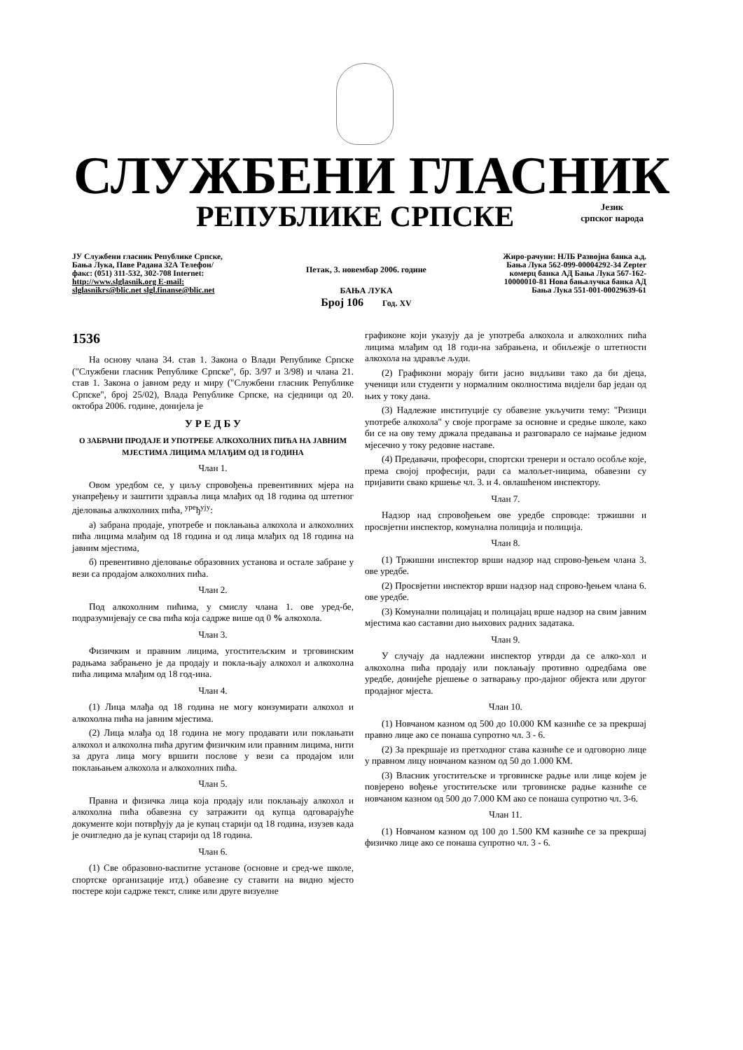СЛУЖБЕНИ ГЛАСНИК
РЕПУБЛИКЕ СРПСКЕ
Језик
српског народа
ЈУ Службени гласник Републике Српске, Бања Лука, Паве Радана 32А Телефон/факс: (051) 311-532, 302-708 Internet: http://www.slglasnik.org E-mail: slglasnikrs@blic.net slgl.finanse@blic.net
Петак, 3. новембар 2006. године
БАЊА ЛУКА
Број 106 Год. XV
Жиро-рачуни: НЛБ Развојна банка а.д. Бања Лука 562-099-00004292-34 Zepter комерц банка АД Бања Лука 567-162-10000010-81 Нова бањалучка банка АД Бања Лука 551-001-00029639-61
1536
На основу члана 34. став 1. Закона о Влади Републике Српске ("Службени гласник Републике Српске", бр. 3/97 и 3/98) и члана 21. став 1. Закона о јавном реду и миру ("Службени гласник Републике Српске", број 25/02), Влада Републике Српске, на сједници од 20. октобра 2006. године, донијела је
У Р Е Д Б У
О ЗАБРАНИ ПРОДАЈЕ И УПОТРЕБЕ АЛКОХОЛНИХ ПИЋА НА ЈАВНИМ МЈЕСТИМА ЛИЦИМА МЛАЂИМ ОД 18 ГОДИНА
Члан 1.
Овом уредбом се, у циљу спровођења превентивних мјера на унапређењу и заштити здравља лица млађих од 18 година од штетног дјеловања алкохолних пића, <sup>уре</sup>ђ<sup>ују</sup>:
а) забрана продаје, употребе и поклањања алкохола и алкохолних пића лицима млађим од 18 година и од лица млађих од 18 година на јавним мјестима,
б) превентивно дјеловање образовних установа и остале забране у вези са продајом алкохолних пића.
Члан 2.
Под алкохолним пићима, у смислу члана 1. ове уред-бе, подразумијевају се сва пића која садрже више од 0 % алкохола.
Члан 3.
Физичким и правним лицима, угоститељским и трговинским радњама забрањено је да продају и покла-њају алкохол и алкохолна пића лицима млађим од 18 год-ина.
Члан 4.
(1) Лица млађа од 18 година не могу конзумирати алкохол и алкохолна пића на јавним мјестима.
(2) Лица млађа од 18 година не могу продавати или поклањати алкохол и алкохолна пића другим физичким или правним лицима, нити за друга лица могу вршити послове у вези са продајом или поклањањем алкохола и алкохолних пића.
Члан 5.
Правна и физичка лица која продају или поклањају алкохол и алкохолна пића обавезна су затражити од купца одговарајуће документе који потврђују да је купац старији од 18 година, изузев када је очигледно да је купац старији од 18 година.
Члан 6.
(1) Све образовно-васпитне установе (основне и сред-we школе, спортске организације итд.) обавезне су ставити на видно мјесто постере који садрже текст, слике или друге визуелне
графиконе који указују да је употреба алкохола и алкохолних пића лицима млађим од 18 годи-на забрањена, и обиљежје о штетности алкохола на здравље људи.
(2) Графикони морају бити јасно видљиви тако да би дјеца, ученици или студенти у нормалним околностима видјели бар један од њих у току дана.
(3) Надлежне институције су обавезне укључити тему: "Ризици употребе алкохола" у своје програме за основне и средње школе, како би се на ову тему држала предавања и разговарало се најмање једном мјесечно у току редовне наставе.
(4) Предавачи, професори, спортски тренери и остало особље које, према својој професији, ради са малољет-ницима, обавезни су пријавити свако кршење чл. 3. и 4. овлашћеном инспектору.
Члан 7.
Надзор над спровођењем ове уредбе спроводе: тржишни и просвјетни инспектор, комунална полиција и полиција.
Члан 8.
(1) Тржишни инспектор врши надзор над спрово-ђењем члана 3. ове уредбе.
(2) Просвјетни инспектор врши надзор над спрово-ђењем члана 6. ове уредбе.
(3) Комунални полицајац и полицајац врше надзор на свим јавним мјестима као саставни дио њихових радних задатака.
Члан 9.
У случају да надлежни инспектор утврди да се алко-хол и алкохолна пића продају или поклањају противно одредбама ове уредбе, донијеће рјешење о затварању про-дајног објекта или другог продајног мјеста.
Члан 10.
(1) Новчаном казном од 500 до 10.000 КМ казниће се за прекршај правно лице ако се понаша супротно чл. 3 - 6.
(2) За прекршаје из претходног става казниће се и одговорно лице у правном лицу новчаном казном од 50 до 1.000 КМ.
(3) Власник угоститељске и трговинске радње или лице којем је повјерено вођење угоститељске или трговинске радње казниће се новчаном казном од 500 до 7.000 КМ ако се понаша супротно чл. 3-6.
Члан 11.
(1) Новчаном казном од 100 до 1.500 КМ казниће се за прекршај физичко лице ако се понаша супротно чл. 3 - 6.